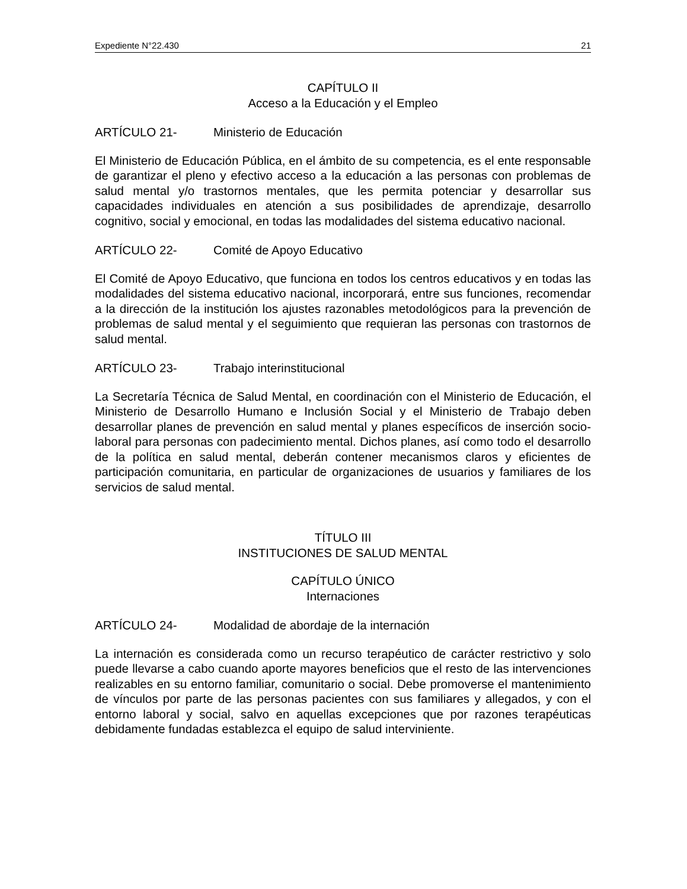Expediente N°22.430 21
CAPÍTULO II
Acceso a la Educación y el Empleo
ARTÍCULO 21- Ministerio de Educación
El Ministerio de Educación Pública, en el ámbito de su competencia, es el ente responsable de garantizar el pleno y efectivo acceso a la educación a las personas con problemas de salud mental y/o trastornos mentales, que les permita potenciar y desarrollar sus capacidades individuales en atención a sus posibilidades de aprendizaje, desarrollo cognitivo, social y emocional, en todas las modalidades del sistema educativo nacional.
ARTÍCULO 22- Comité de Apoyo Educativo
El Comité de Apoyo Educativo, que funciona en todos los centros educativos y en todas las modalidades del sistema educativo nacional, incorporará, entre sus funciones, recomendar a la dirección de la institución los ajustes razonables metodológicos para la prevención de problemas de salud mental y el seguimiento que requieran las personas con trastornos de salud mental.
ARTÍCULO 23- Trabajo interinstitucional
La Secretaría Técnica de Salud Mental, en coordinación con el Ministerio de Educación, el Ministerio de Desarrollo Humano e Inclusión Social y el Ministerio de Trabajo deben desarrollar planes de prevención en salud mental y planes específicos de inserción socio-laboral para personas con padecimiento mental. Dichos planes, así como todo el desarrollo de la política en salud mental, deberán contener mecanismos claros y eficientes de participación comunitaria, en particular de organizaciones de usuarios y familiares de los servicios de salud mental.
TÍTULO III
INSTITUCIONES DE SALUD MENTAL
CAPÍTULO ÚNICO
Internaciones
ARTÍCULO 24- Modalidad de abordaje de la internación
La internación es considerada como un recurso terapéutico de carácter restrictivo y solo puede llevarse a cabo cuando aporte mayores beneficios que el resto de las intervenciones realizables en su entorno familiar, comunitario o social. Debe promoverse el mantenimiento de vínculos por parte de las personas pacientes con sus familiares y allegados, y con el entorno laboral y social, salvo en aquellas excepciones que por razones terapéuticas debidamente fundadas establezca el equipo de salud interviniente.